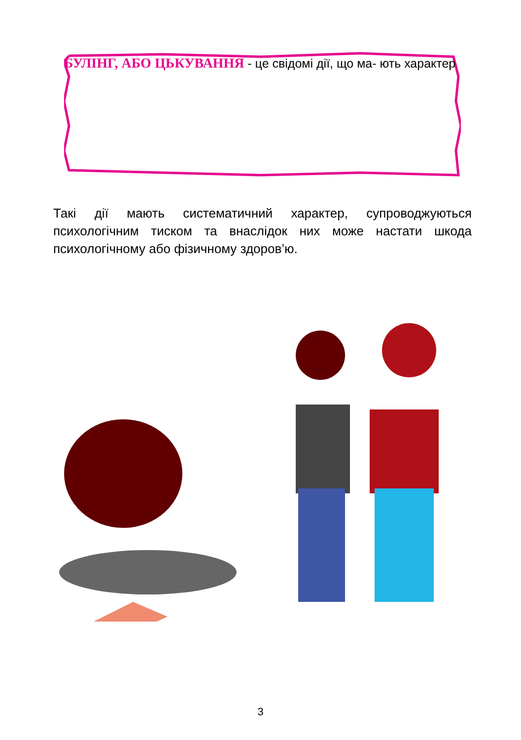БУЛІНГ, АБО ЦЬКУВАННЯ - це свідомі дії, що ма- ють характер
Такі дії мають систематичний характер, супроводжуються психологічним тиском та внаслідок них може настати шкода психологічному або фізичному здоров’ю.
3